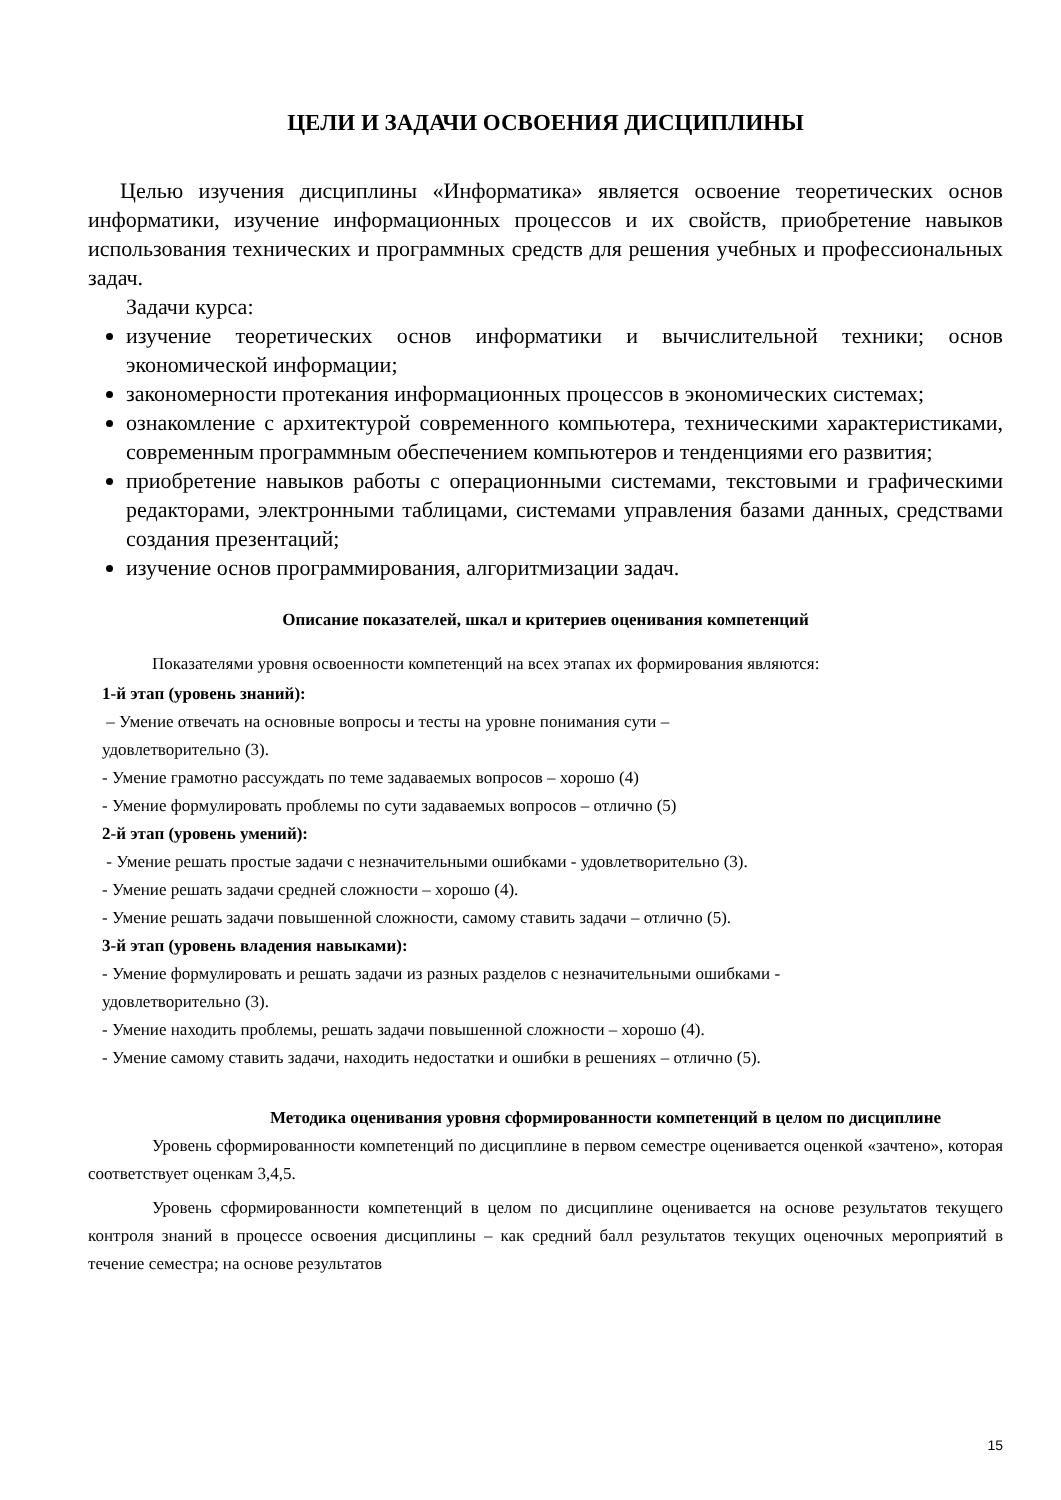ЦЕЛИ И ЗАДАЧИ ОСВОЕНИЯ ДИСЦИПЛИНЫ
Целью изучения дисциплины «Информатика» является освоение теоретических основ информатики, изучение информационных процессов и их свойств, приобретение навыков использования технических и программных средств для решения учебных и профессиональных задач.
Задачи курса:
изучение теоретических основ информатики и вычислительной техники; основ экономической информации;
закономерности протекания информационных процессов в экономических системах;
ознакомление с архитектурой современного компьютера, техническими характеристиками, современным программным обеспечением компьютеров и тенденциями его развития;
приобретение навыков работы с операционными системами, текстовыми и графическими редакторами, электронными таблицами, системами управления базами данных, средствами создания презентаций;
изучение основ программирования, алгоритмизации задач.
Описание показателей, шкал и критериев оценивания компетенций
Показателями уровня освоенности компетенций на всех этапах их формирования являются:
1-й этап (уровень знаний):
– Умение отвечать на основные вопросы и тесты на уровне понимания сути –
удовлетворительно (3).
- Умение грамотно рассуждать по теме задаваемых вопросов – хорошо (4)
- Умение формулировать проблемы по сути задаваемых вопросов – отлично (5)
2-й этап (уровень умений):
- Умение решать простые задачи с незначительными ошибками - удовлетворительно (3).
- Умение решать задачи средней сложности – хорошо (4).
- Умение решать задачи повышенной сложности, самому ставить задачи – отлично (5).
3-й этап (уровень владения навыками):
- Умение формулировать и решать задачи из разных разделов с незначительными ошибками -
удовлетворительно (3).
- Умение находить проблемы, решать задачи повышенной сложности – хорошо (4).
- Умение самому ставить задачи, находить недостатки и ошибки в решениях – отлично (5).
Методика оценивания уровня сформированности компетенций в целом по дисциплине
Уровень сформированности компетенций по дисциплине в первом семестре оценивается оценкой «зачтено», которая соответствует оценкам 3,4,5.
Уровень сформированности компетенций в целом по дисциплине оценивается на основе результатов текущего контроля знаний в процессе освоения дисциплины – как средний балл результатов текущих оценочных мероприятий в течение семестра; на основе результатов
15